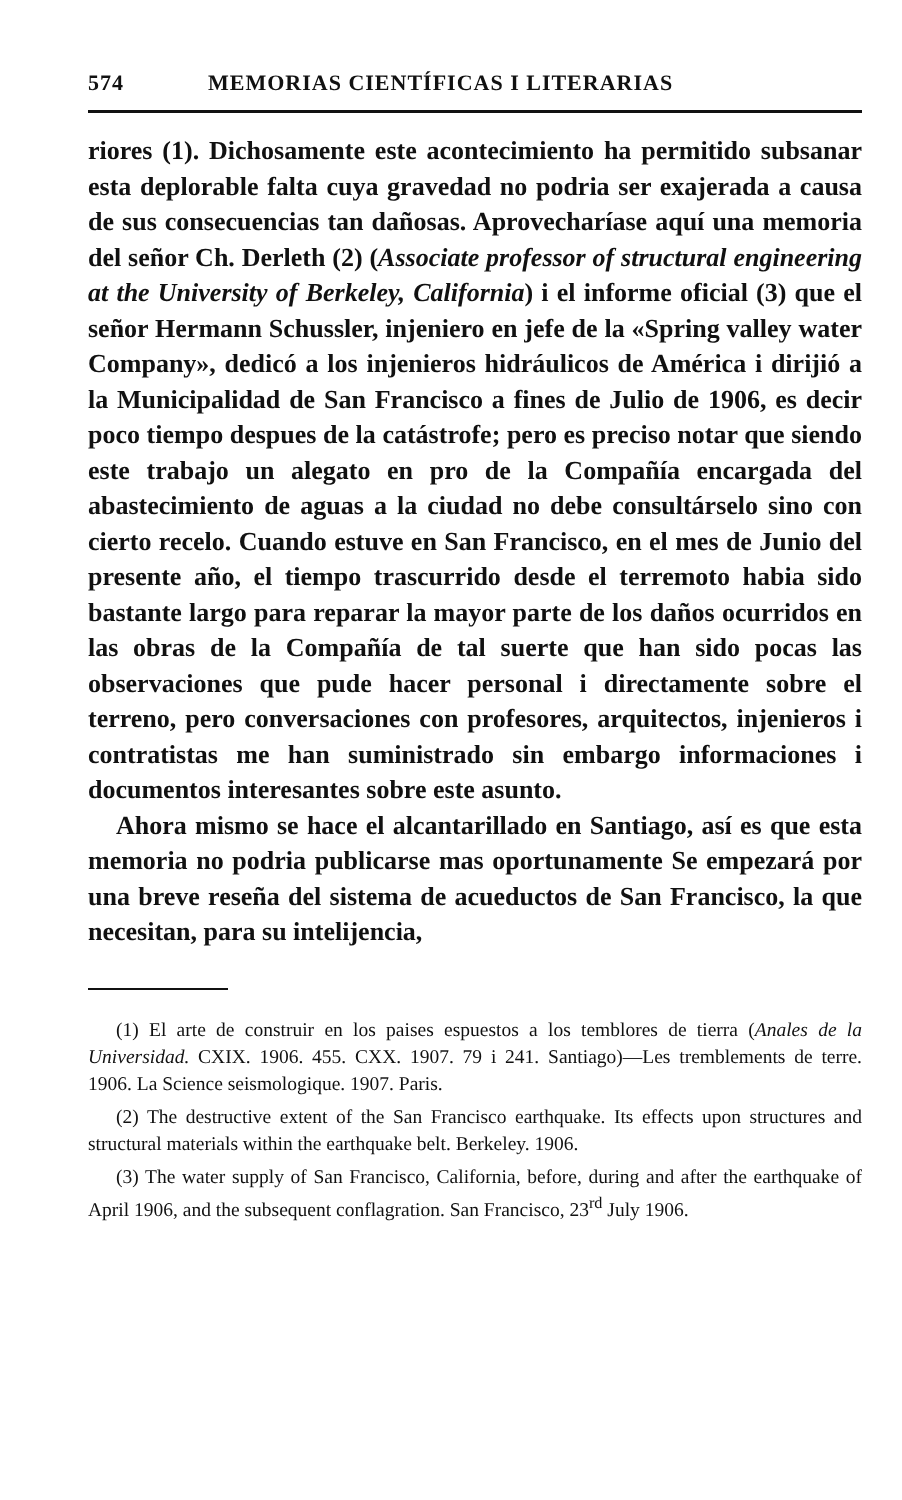574 MEMORIAS CIENTÍFICAS I LITERARIAS
riores (1). Dichosamente este acontecimiento ha permitido subsanar esta deplorable falta cuya gravedad no podria ser exajerada a causa de sus consecuencias tan dañosas. Aprovecharíase aquí una memoria del señor Ch. Derleth (2) (Associate professor of structural engineering at the University of Berkeley, California) i el informe oficial (3) que el señor Hermann Schussler, injeniero en jefe de la «Spring valley water Company», dedicó a los injenieros hidráulicos de América i dirijió a la Municipalidad de San Francisco a fines de Julio de 1906, es decir poco tiempo despues de la catástrofe; pero es preciso notar que siendo este trabajo un alegato en pro de la Compañía encargada del abastecimiento de aguas a la ciudad no debe consultárselo sino con cierto recelo. Cuando estuve en San Francisco, en el mes de Junio del presente año, el tiempo trascurrido desde el terremoto habia sido bastante largo para reparar la mayor parte de los daños ocurridos en las obras de la Compañía de tal suerte que han sido pocas las observaciones que pude hacer personal i directamente sobre el terreno, pero conversaciones con profesores, arquitectos, injenieros i contratistas me han suministrado sin embargo informaciones i documentos interesantes sobre este asunto.
Ahora mismo se hace el alcantarillado en Santiago, así es que esta memoria no podria publicarse mas oportunamente Se empezará por una breve reseña del sistema de acueductos de San Francisco, la que necesitan, para su intelijencia,
(1) El arte de construir en los paises espuestos a los temblores de tierra (Anales de la Universidad. CXIX. 1906. 455. CXX. 1907. 79 i 241. Santiago)—Les tremblements de terre. 1906. La Science seismologique. 1907. Paris.
(2) The destructive extent of the San Francisco earthquake. Its effects upon structures and structural materials within the earthquake belt. Berkeley. 1906.
(3) The water supply of San Francisco, California, before, during and after the earthquake of April 1906, and the subsequent conflagration. San Francisco, 23<sup>rd</sup> July 1906.